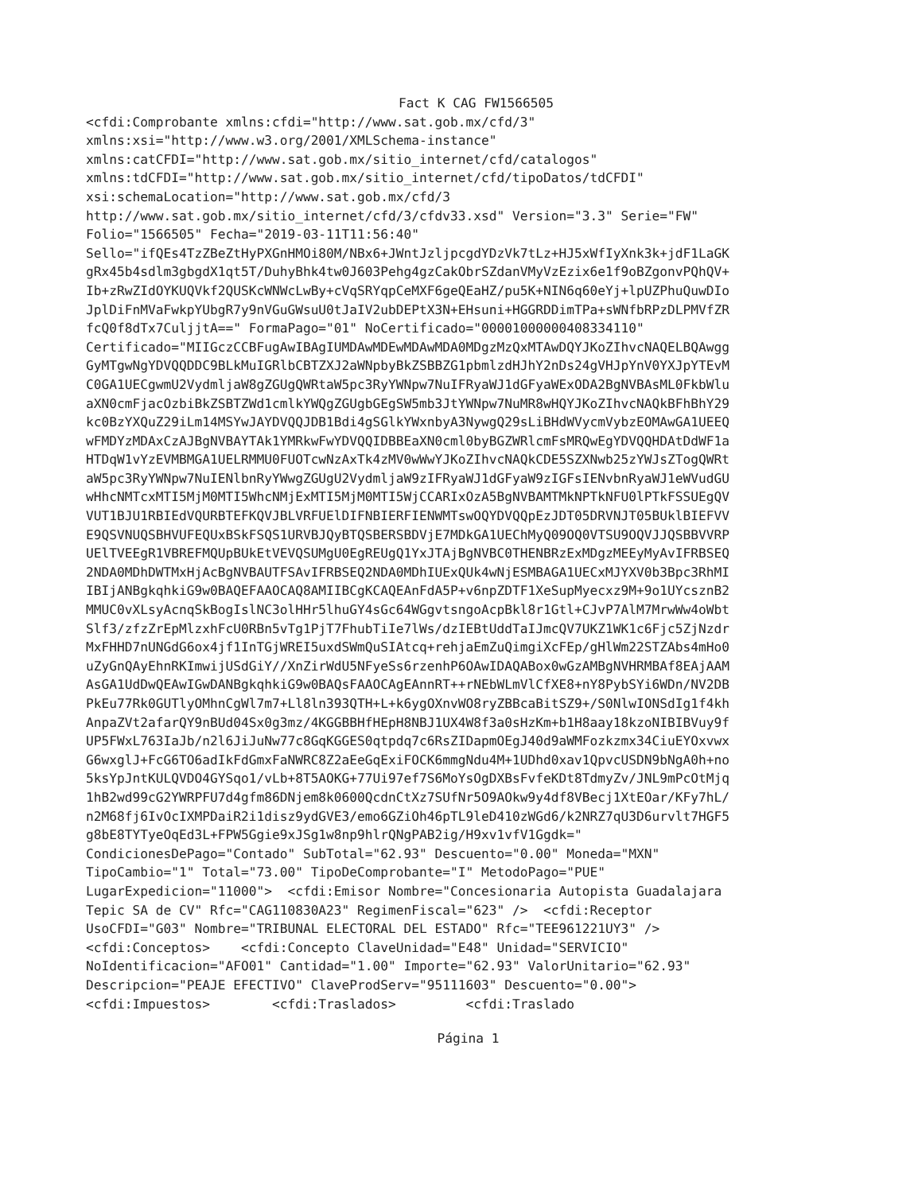Fact K CAG FW1566505
<cfdi:Comprobante xmlns:cfdi="http://www.sat.gob.mx/cfd/3" xmlns:xsi="http://www.w3.org/2001/XMLSchema-instance" xmlns:catCFDI="http://www.sat.gob.mx/sitio_internet/cfd/catalogos" xmlns:tdCFDI="http://www.sat.gob.mx/sitio_internet/cfd/tipoDatos/tdCFDI" xsi:schemaLocation="http://www.sat.gob.mx/cfd/3 http://www.sat.gob.mx/sitio_internet/cfd/3/cfdv33.xsd" Version="3.3" Serie="FW" Folio="1566505" Fecha="2019-03-11T11:56:40" Sello="ifQEs4TzZBeZtHyPXGnHMOi80M/NBx6+JWntJzljpcgdYDzVk7tLz+HJ5xWfIyXnk3k+jdF1LaGK gRx45b4sdlm3gbgdX1qt5T/DuhyBhk4tw0J603Pehg4gzCakObrSZdanVMyVzEzix6e1f9oBZgonvPQhQV+ Ib+zRwZIdOYKUQVkf2QUSKcWNWcLwBy+cVqSRYqpCeMXF6geQEaHZ/pu5K+NIN6q60eYj+lpUZPhuQuwDIo JplDiFnMVaFwkpYUbgR7y9nVGuGWsuU0tJaIV2ubDEPtX3N+EHsuni+HGGRDDimTPa+sWNfbRPzDLPMVfZR fcQ0f8dTx7CuljjtA==" FormaPago="01" NoCertificado="00001000000408334110" Certificado="MIIGczCCBFugAwIBAgIUMDAwMDEwMDAwMDA0MDgzMzQxMTAwDQYJKoZIhvcNAQELBQAwgg GyMTgwNgYDVQQDDC9BLkMuIGRlbCBTZXJ2aWNpbyBkZSBBZG1pbmlzdHJhY2nDs24gVHJpYnV0YXJpYTEvM C0GA1UECgwmU2VydmljaW8gZGUgQWRtaW5pc3RyYWNpw7NuIFRyaWJ1dGFyaWExODA2BgNVBAsML0FkbWlu aXN0cmFjacOzbiBkZSBTZWd1cmlkYWQgZGUgbGEgSW5mb3JtYWNpw7NuMR8wHQYJKoZIhvcNAQkBFhBhY29 kc0BzYXQuZ29iLm14MSYwJAYDVQQJDB1Bdi4gSGlkYWxnbyA3NywgQ29sLiBHdWVycmVybzEOMAwGA1UEEQ wFMDYzMDAxCzAJBgNVBAYTAk1YMRkwFwYDVQQIDBBEaXN0cml0byBGZWRlcmFsMRQwEgYDVQQHDAtDdWF1a HTDqW1vYzEVMBMGA1UELRMMU0FUOTcwNzAxTk4zMV0wWwYJKoZIhvcNAQkCDE5SZXNwb25zYWJsZTogQWRt aW5pc3RyYWNpw7NuIENlbnRyYWwgZGUgU2VydmljaW9zIFRyaWJ1dGFyaW9zIGFsIENvbnRyaWJ1eWVudGU wHhcNMTcxMTI5MjM0MTI5WhcNMjExMTI5MjM0MTI5WjCCARIxOzA5BgNVBAMTMkNPTkNFU0lPTkFSSUEgQV VUT1BJU1RBIEdVQURBTEFKQVJBLVRFUElDIFNBIERFIENWMTswOQYDVQQpEzJDT05DRVNJT05BUklBIEFVV E9QSVNUQSBHVUFEQUxBSkFSQS1URVBJQyBTQSBERSBDVjE7MDkGA1UEChMyQ09OQ0VTSU9OQVJJQSBBVVRP UElTVEEgR1VBREFMQUpBUkEtVEVQSUMgU0EgREUgQ1YxJTAjBgNVBC0THENBRzExMDgzMEEyMyAvIFRBSEQ 2NDA0MDhDWTMxHjAcBgNVBAUTFSAvIFRBSEQ2NDA0MDhIUExQUk4wNjESMBAGA1UECxMJYXV0b3Bpc3RhMI IBIjANBgkqhkiG9w0BAQEFAAOCAQ8AMIIBCgKCAQEAnFdA5P+v6npZDTF1XeSupMyecxz9M+9o1UYcsznB2 MMUC0vXLsyAcnqSkBogIslNC3olHHr5lhuGY4sGc64WGgvtsngoAcpBkl8r1Gtl+CJvP7AlM7MrwWw4oWbt Slf3/zfzZrEpMlzxhFcU0RBn5vTg1PjT7FhubTiIe7lWs/dzIEBtUddTaIJmcQV7UKZ1WK1c6Fjc5ZjNzdr MxFHHD7nUNGdG6ox4jf1InTGjWREI5uxdSWmQuSIAtcq+rehjaEmZuQimgiXcFEp/gHlWm22STZAbs4mHo0 uZyGnQAyEhnRKImwijUSdGiY//XnZirWdU5NFyeSs6rzenhP6OAwIDAQABox0wGzAMBgNVHRMBAf8EAjAAM AsGA1UdDwQEAwIGwDANBgkqhkiG9w0BAQsFAAOCAgEAnnRT++rNEbWLmVlCfXE8+nY8PybSYi6WDn/NV2DB PkEu77Rk0GUTlyOMhnCgWl7m7+Ll8ln393QTH+L+k6ygOXnvWO8ryZBBcaBitSZ9+/S0NlwIONSdIg1f4kh AnpaZVt2afarQY9nBUd04Sx0g3mz/4KGGBBHfHEpH8NBJ1UX4W8f3a0sHzKm+b1H8aay18kzoNIBIBVuy9f UP5FWxL763IaJb/n2l6JiJuNw77c8GqKGGES0qtpdq7c6RsZIDapmOEgJ40d9aWMFozkzmx34CiuEYOxvwx G6wxglJ+FcG6TO6adIkFdGmxFaNWRC8Z2aEeGqExiFOCK6mmgNdu4M+1UDhd0xav1QpvcUSDN9bNgA0h+no 5ksYpJntKULQVDO4GYSqo1/vLb+8T5AOKG+77Ui97ef7S6MoYsOgDXBsFvfeKDt8TdmyZv/JNL9mPcOtMjq 1hB2wd99cG2YWRPFU7d4gfm86DNjem8k0600QcdnCtXz7SUfNr5O9AOkw9y4df8VBecj1XtEOar/KFy7hL/ n2M68fj6IvOcIXMPDaiR2i1disz9ydGVE3/emo6GZiOh46pTL9leD410zWGd6/k2NRZ7qU3D6urvlt7HGF5 g8bE8TYTyeOqEd3L+FPW5Ggie9xJSg1w8np9hlrQNgPAB2ig/H9xv1vfV1Ggdk=" CondicionesDePago="Contado" SubTotal="62.93" Descuento="0.00" Moneda="MXN" TipoCambio="1" Total="73.00" TipoDeComprobante="I" MetodoPago="PUE" LugarExpedicion="11000"> <cfdi:Emisor Nombre="Concesionaria Autopista Guadalajara Tepic SA de CV" Rfc="CAG110830A23" RegimenFiscal="623" /> <cfdi:Receptor UsoCFDI="G03" Nombre="TRIBUNAL ELECTORAL DEL ESTADO" Rfc="TEE961221UY3" /> <cfdi:Conceptos> <cfdi:Concepto ClaveUnidad="E48" Unidad="SERVICIO" NoIdentificacion="AFO01" Cantidad="1.00" Importe="62.93" ValorUnitario="62.93" Descripcion="PEAJE EFECTIVO" ClaveProdServ="95111603" Descuento="0.00"> <cfdi:Impuestos> <cfdi:Traslados> <cfdi:Traslado
Página 1